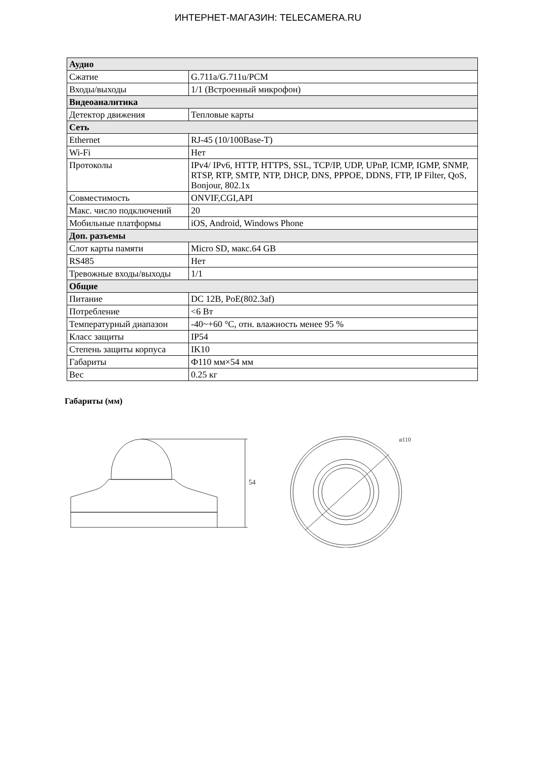ИНТЕРНЕТ-МАГАЗИН: TELECAMERA.RU
| Аудио | |
| Сжатие | G.711a/G.711u/PCM |
| Входы/выходы | 1/1 (Встроенный микрофон) |
| Видеоаналитика | |
| Детектор движения | Тепловые карты |
| Сеть | |
| Ethernet | RJ-45 (10/100Base-T) |
| Wi-Fi | Нет |
| Протоколы | IPv4/ IPv6, HTTP, HTTPS, SSL, TCP/IP, UDP, UPnP, ICMP, IGMP, SNMP, RTSP, RTP, SMTP, NTP, DHCP, DNS, PPPOE, DDNS, FTP, IP Filter, QoS, Bonjour, 802.1x |
| Совместимость | ONVIF,CGI,API |
| Макс. число подключений | 20 |
| Мобильные платформы | iOS, Android, Windows Phone |
| Доп. разъемы | |
| Слот карты памяти | Micro SD, макс.64 GB |
| RS485 | Нет |
| Тревожные входы/выходы | 1/1 |
| Общие | |
| Питание | DC 12В, PoE(802.3af) |
| Потребление | <6 Вт |
| Температурный диапазон | -40~+60 °C, отн. влажность менее 95 % |
| Класс защиты | IP54 |
| Степень защиты корпуса | IK10 |
| Габариты | Ф110 мм×54 мм |
| Вес | 0.25 кг |
Габариты (мм)
54
ø110